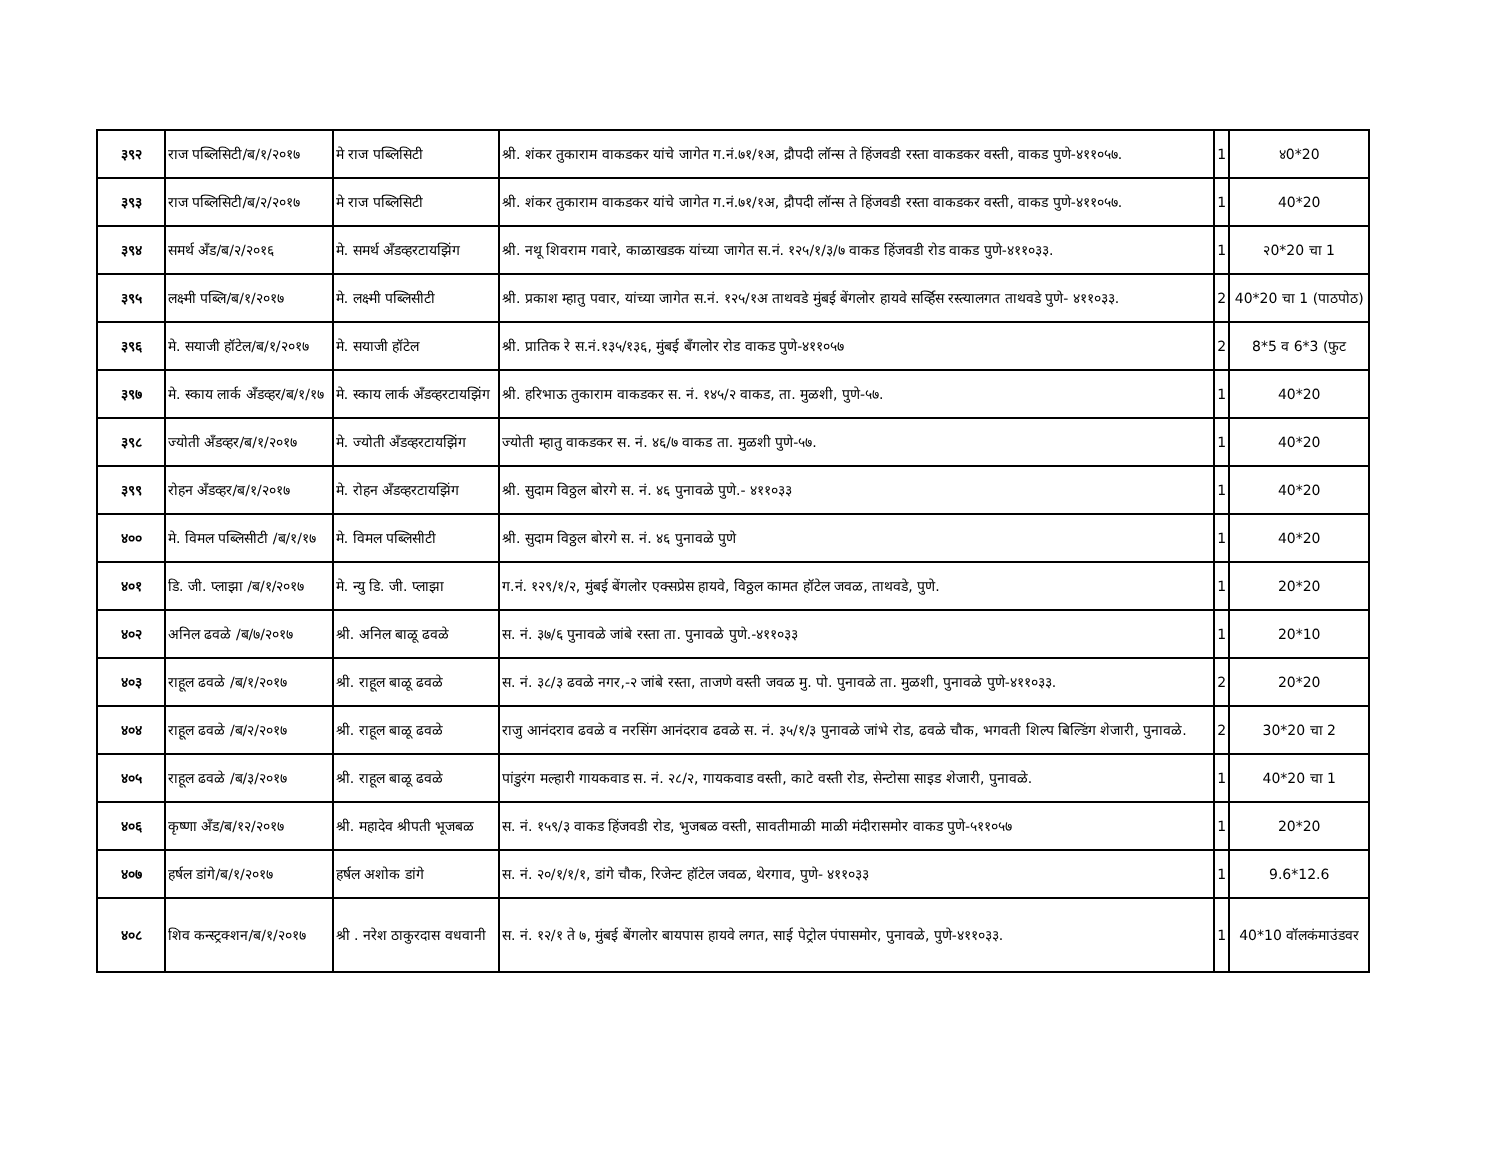| ३९२ | राज पब्लिसिटी/ब/१/२०१७ | मे राज पब्लिसिटी | श्री. शंकर तुकाराम वाकडकर यांचे जागेत ग.नं.७१/१अ, द्रौपदी लॉन्स ते हिंजवडी रस्ता वाकडकर वस्ती, वाकड पुणे-४११०५७. | 1 | ४0*20 |
| ३९३ | राज पब्लिसिटी/ब/२/२०१७ | मे राज पब्लिसिटी | श्री. शंकर तुकाराम वाकडकर यांचे जागेत ग.नं.७१/१अ, द्रौपदी लॉन्स ते हिंजवडी रस्ता वाकडकर वस्ती, वाकड पुणे-४११०५७. | 1 | 40*20 |
| ३९४ | समर्थ अँड/ब/२/२०१६ | मे. समर्थ अँडव्हरटायझिंग | श्री. नथू शिवराम गवारे, काळाखडक यांच्या जागेत स.नं. १२५/१/३/७ वाकड हिंजवडी रोड वाकड पुणे-४११०३३. | 1 | २0*20 चा 1 |
| ३९५ | लक्ष्मी पब्लि/ब/१/२०१७ | मे. लक्ष्मी पब्लिसीटी | श्री. प्रकाश म्हातु पवार, यांच्या जागेत स.नं. १२५/१अ ताथवडे मुंबई बेंगलोर हायवे सर्व्हिस रस्त्यालगत ताथवडे पुणे- ४११०३३. | 2 | 40*20 चा 1 (पाठपोठ) |
| ३९६ | मे. सयाजी हॉटेल/ब/१/२०१७ | मे. सयाजी हॉटेल | श्री. प्रातिक रे स.नं.१३५/१३६, मुंबई बँगलोर रोड वाकड पुणे-४११०५७ | 2 | 8*5 व 6*3 (फुट |
| ३९७ | मे. स्काय लार्क अँडव्हर/ब/१/१७ | मे. स्काय लार्क अँडव्हरटायझिंग | श्री. हरिभाऊ तुकाराम वाकडकर स. नं. १४५/२ वाकड, ता. मुळशी, पुणे-५७. | 1 | 40*20 |
| ३९८ | ज्योती अँडव्हर/ब/१/२०१७ | मे. ज्योती अँडव्हरटायझिंग | ज्योती म्हातु वाकडकर स. नं. ४६/७ वाकड ता. मुळशी पुणे-५७. | 1 | 40*20 |
| ३९९ | रोहन अँडव्हर/ब/१/२०१७ | मे. रोहन अँडव्हरटायझिंग | श्री. सुदाम विठ्ठल बोरगे स. नं. ४६ पुनावळे पुणे.- ४११०३३ | 1 | 40*20 |
| ४०० | मे. विमल पब्लिसीटी /ब/१/१७ | मे. विमल पब्लिसीटी | श्री. सुदाम विठ्ठल बोरगे स. नं. ४६ पुनावळे पुणे | 1 | 40*20 |
| ४०१ | डि. जी. प्लाझा /ब/१/२०१७ | मे. न्यु डि. जी. प्लाझा | ग.नं. १२९/१/२, मुंबई बेंगलोर एक्सप्रेस हायवे, विठ्ठल कामत हॉटेल जवळ, ताथवडे, पुणे. | 1 | 20*20 |
| ४०२ | अनिल ढवळे /ब/७/२०१७ | श्री. अनिल बाळू ढवळे | स. नं. ३७/६ पुनावळे जांबे रस्ता ता. पुनावळे पुणे.-४११०३३ | 1 | 20*10 |
| ४०३ | राहूल ढवळे /ब/१/२०१७ | श्री. राहूल बाळू ढवळे | स. नं. ३८/३ ढवळे नगर,-२ जांबे रस्ता, ताजणे वस्ती जवळ मु. पो. पुनावळे ता. मुळशी, पुनावळे पुणे-४११०३३. | 2 | 20*20 |
| ४०४ | राहूल ढवळे /ब/२/२०१७ | श्री. राहूल बाळू ढवळे | राजु आनंदराव ढवळे व नरसिंग आनंदराव ढवळे स. नं. ३५/१/३ पुनावळे जांभे रोड, ढवळे चौक, भगवती शिल्प बिल्डिंग शेजारी, पुनावळे. | 2 | 30*20 चा 2 |
| ४०५ | राहूल ढवळे /ब/३/२०१७ | श्री. राहूल बाळू ढवळे | पांडुरंग मल्हारी गायकवाड स. नं. २८/२, गायकवाड वस्ती, काटे वस्ती रोड, सेन्टोसा साइड शेजारी, पुनावळे. | 1 | 40*20 चा 1 |
| ४०६ | कृष्णा अँड/ब/१२/२०१७ | श्री. महादेव श्रीपती भूजबळ | स. नं. १५९/३ वाकड हिंजवडी रोड, भुजबळ वस्ती, सावतीमाळी माळी मंदीरासमोर वाकड पुणे-५११०५७ | 1 | 20*20 |
| ४०७ | हर्षल डांगे/ब/१/२०१७ | हर्षल अशोक डांगे | स. नं. २०/१/१/१, डांगे चौक, रिजेन्ट हॉटेल जवळ, थेरगाव, पुणे- ४११०३३ | 1 | 9.6*12.6 |
| ४०८ | शिव कन्स्ट्रक्शन/ब/१/२०१७ | श्री . नरेश ठाकुरदास वधवानी | स. नं. १२/१ ते ७, मुंबई बेंगलोर बायपास हायवे लगत, साई पेट्रोल पंपासमोर, पुनावळे, पुणे-४११०३३. | 1 | 40*10 वॉलकंमाउंडवर |